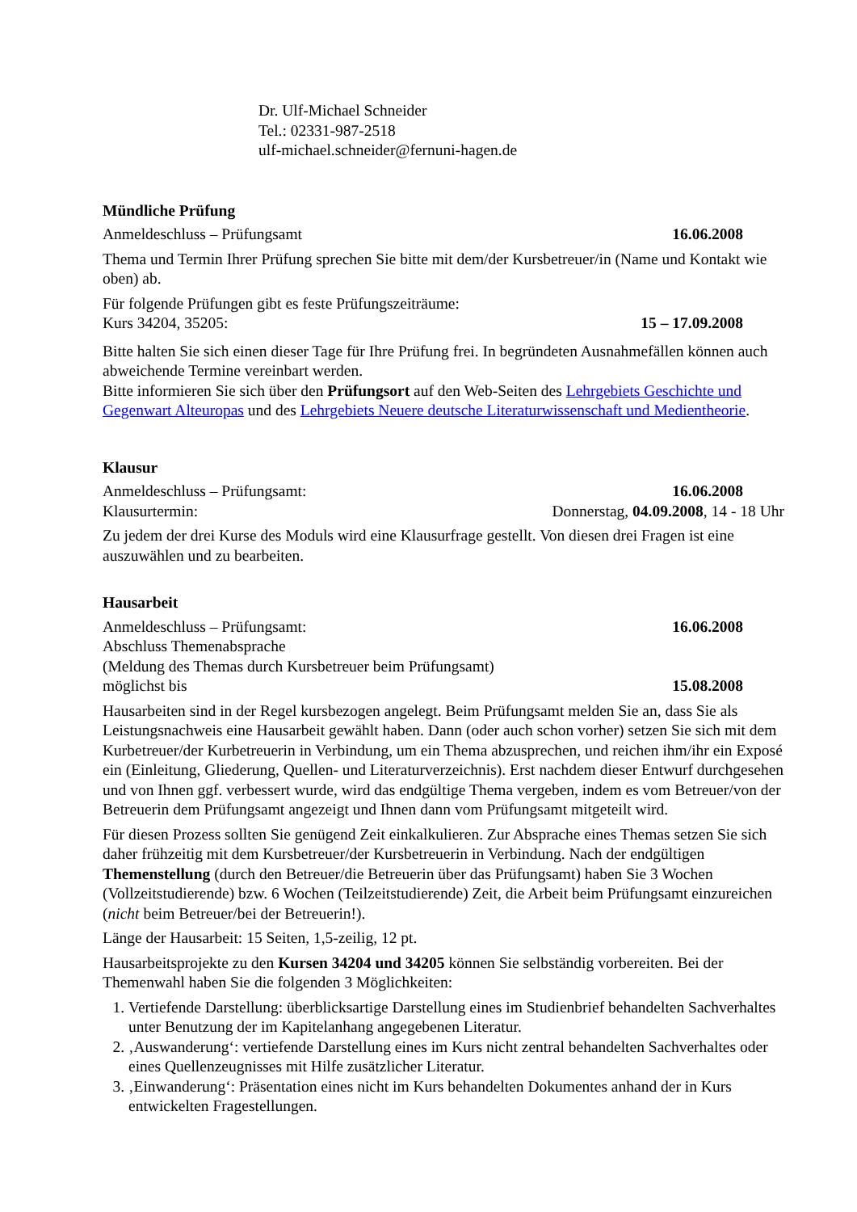Dr. Ulf-Michael Schneider
Tel.: 02331-987-2518
ulf-michael.schneider@fernuni-hagen.de
Mündliche Prüfung
Anmeldeschluss – Prüfungsamt 16.06.2008
Thema und Termin Ihrer Prüfung sprechen Sie bitte mit dem/der Kursbetreuer/in (Name und Kontakt wie oben) ab.
Für folgende Prüfungen gibt es feste Prüfungszeiträume:
Kurs 34204, 35205: 15 – 17.09.2008
Bitte halten Sie sich einen dieser Tage für Ihre Prüfung frei. In begründeten Ausnahmefällen können auch abweichende Termine vereinbart werden.
Bitte informieren Sie sich über den Prüfungsort auf den Web-Seiten des Lehrgebiets Geschichte und Gegenwart Alteuropas und des Lehrgebiets Neuere deutsche Literaturwissenschaft und Medientheorie.
Klausur
Anmeldeschluss – Prüfungsamt: 16.06.2008
Klausurtermin: Donnerstag, 04.09.2008, 14 - 18 Uhr
Zu jedem der drei Kurse des Moduls wird eine Klausurfrage gestellt. Von diesen drei Fragen ist eine auszuwählen und zu bearbeiten.
Hausarbeit
Anmeldeschluss – Prüfungsamt: 16.06.2008
Abschluss Themenabsprache
(Meldung des Themas durch Kursbetreuer beim Prüfungsamt)
möglichst bis 15.08.2008
Hausarbeiten sind in der Regel kursbezogen angelegt. Beim Prüfungsamt melden Sie an, dass Sie als Leistungsnachweis eine Hausarbeit gewählt haben. Dann (oder auch schon vorher) setzen Sie sich mit dem Kurbetreuer/der Kurbetreuerin in Verbindung, um ein Thema abzusprechen, und reichen ihm/ihr ein Exposé ein (Einleitung, Gliederung, Quellen- und Literaturverzeichnis). Erst nachdem dieser Entwurf durchgesehen und von Ihnen ggf. verbessert wurde, wird das endgültige Thema vergeben, indem es vom Betreuer/von der Betreuerin dem Prüfungsamt angezeigt und Ihnen dann vom Prüfungsamt mitgeteilt wird.
Für diesen Prozess sollten Sie genügend Zeit einkalkulieren. Zur Absprache eines Themas setzen Sie sich daher frühzeitig mit dem Kursbetreuer/der Kursbetreuerin in Verbindung. Nach der endgültigen Themenstellung (durch den Betreuer/die Betreuerin über das Prüfungsamt) haben Sie 3 Wochen (Vollzeitstudierende) bzw. 6 Wochen (Teilzeitstudierende) Zeit, die Arbeit beim Prüfungsamt einzureichen (nicht beim Betreuer/bei der Betreuerin!).
Länge der Hausarbeit: 15 Seiten, 1,5-zeilig, 12 pt.
Hausarbeitsprojekte zu den Kursen 34204 und 34205 können Sie selbständig vorbereiten. Bei der Themenwahl haben Sie die folgenden 3 Möglichkeiten:
1. Vertiefende Darstellung: überblicksartige Darstellung eines im Studienbrief behandelten Sachverhaltes unter Benutzung der im Kapitelanhang angegebenen Literatur.
2. ‚Auswanderung‘: vertiefende Darstellung eines im Kurs nicht zentral behandelten Sachverhaltes oder eines Quellenzeugnisses mit Hilfe zusätzlicher Literatur.
3. ‚Einwanderung‘: Präsentation eines nicht im Kurs behandelten Dokumentes anhand der in Kurs entwickelten Fragestellungen.